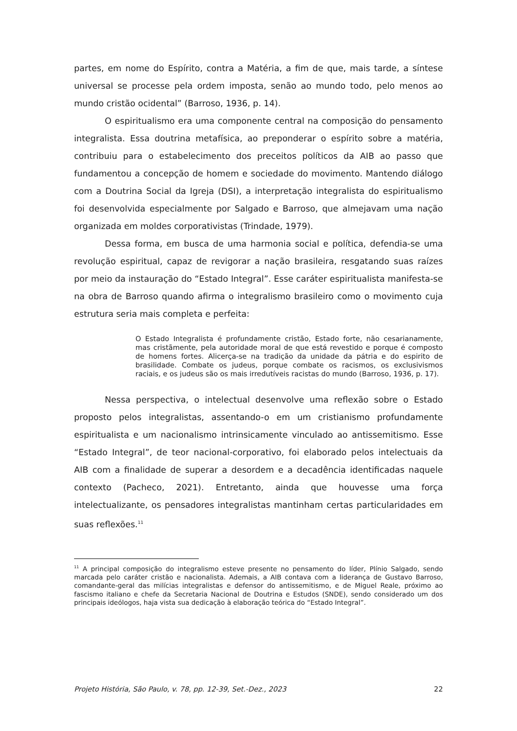partes, em nome do Espírito, contra a Matéria, a fim de que, mais tarde, a síntese universal se processe pela ordem imposta, senão ao mundo todo, pelo menos ao mundo cristão ocidental” (Barroso, 1936, p. 14).
O espiritualismo era uma componente central na composição do pensamento integralista. Essa doutrina metafísica, ao preponderar o espírito sobre a matéria, contribuiu para o estabelecimento dos preceitos políticos da AIB ao passo que fundamentou a concepção de homem e sociedade do movimento. Mantendo diálogo com a Doutrina Social da Igreja (DSI), a interpretação integralista do espiritualismo foi desenvolvida especialmente por Salgado e Barroso, que almejavam uma nação organizada em moldes corporativistas (Trindade, 1979).
Dessa forma, em busca de uma harmonia social e política, defendia-se uma revolução espiritual, capaz de revigorar a nação brasileira, resgatando suas raízes por meio da instauração do “Estado Integral”. Esse caráter espiritualista manifesta-se na obra de Barroso quando afirma o integralismo brasileiro como o movimento cuja estrutura seria mais completa e perfeita:
O Estado Integralista é profundamente cristão, Estado forte, não cesarianamente, mas cristãmente, pela autoridade moral de que está revestido e porque é composto de homens fortes. Alicerça-se na tradição da unidade da pátria e do espirito de brasilidade. Combate os judeus, porque combate os racismos, os exclusivismos raciais, e os judeus são os mais irredutíveis racistas do mundo (Barroso, 1936, p. 17).
Nessa perspectiva, o intelectual desenvolve uma reflexão sobre o Estado proposto pelos integralistas, assentando-o em um cristianismo profundamente espiritualista e um nacionalismo intrinsicamente vinculado ao antissemitismo. Esse “Estado Integral”, de teor nacional-corporativo, foi elaborado pelos intelectuais da AIB com a finalidade de superar a desordem e a decadência identificadas naquele contexto (Pacheco, 2021). Entretanto, ainda que houvesse uma força intelectualizante, os pensadores integralistas mantinham certas particularidades em suas reflexões.<sup>11</sup>
<sup>11</sup> A principal composição do integralismo esteve presente no pensamento do líder, Plínio Salgado, sendo marcada pelo caráter cristão e nacionalista. Ademais, a AIB contava com a liderança de Gustavo Barroso, comandante-geral das milícias integralistas e defensor do antissemitismo, e de Miguel Reale, próximo ao fascismo italiano e chefe da Secretaria Nacional de Doutrina e Estudos (SNDE), sendo considerado um dos principais ideólogos, haja vista sua dedicação à elaboração teórica do “Estado Integral”.
Projeto História, São Paulo, v. 78, pp. 12-39, Set.-Dez., 2023 22